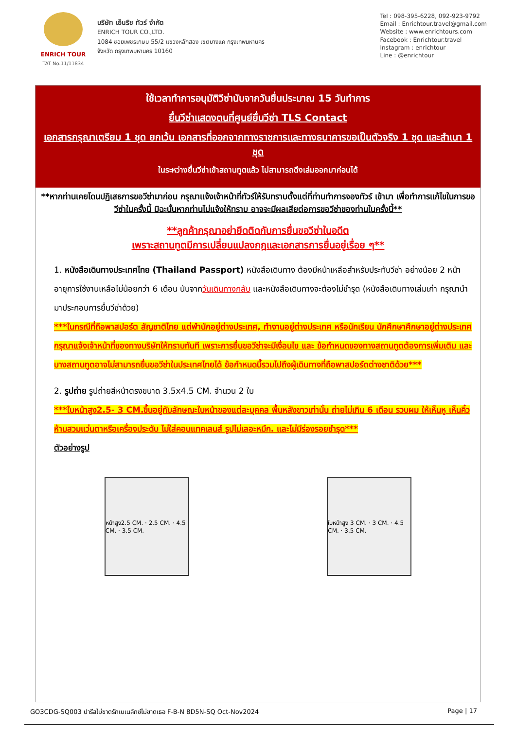ENRICH TOUR
TAT No.11/11834
บริษัท เอ็นริช ทัวร์ จำกัด
ENRICH TOUR CO.,LTD.
1084 ซอยเพชรเกษม 55/2 แขวงหลักสอง เขตบางแค กรุงเทพมหานคร
จังหวัด กรุงเทพมหานคร 10160
Tel : 098-395-6228, 092-923-9792
Email : Enrichtour.travel@gmail.com
Website : www.enrichtours.com
Facebook : Enrichtour.travel
Instagram : enrichtour
Line : @enrichtour
ใช้เวลาทำการอนุมัติวีซ่านับจากวันยื่นประมาณ 15 วันทำการ
ยื่นวีซ่าแสดงตนที่ศูนย์ยื่นวีซ่า TLS Contact
เอกสารกรุณาเตรียม 1 ชุด ยกเว้น เอกสารที่ออกจากทางราชการและทางธนาคารขอเป็นตัวจริง 1 ชุด และสำเนา 1 ชุด
ในระหว่างยื่นวีซ่าเข้าสถานทูตแล้ว ไม่สามารถดึงเล่มออกมาก่อนได้
**หากท่านเคยโดนปฏิเสธการขอวีซ่ามาก่อน กรุณาแจ้งเจ้าหน้าที่ทัวร์ให้รับทราบตั้งแต่ที่ท่านทำการจองทัวร์ เข้ามา เพื่อทำการแก้ไขในการขอวีซ่าในครั้งนี้ มิฉะนั้นหากท่านไม่แจ้งให้ทราบ อาจจะมีผลเสียต่อการขอวีซ่าของท่านในครั้งนี้**
**ลูกค้ากรุณาอย่ายึดติดกับการยื่นขอวีซ่าในอดีต
เพราะสถานทูตมีการเปลี่ยนแปลงกฎและเอกสารการยื่นอยู่เรื่อย ๆ**
1. หนังสือเดินทางประเทศไทย (Thailand Passport) หนังสือเดินทาง ต้องมีหน้าเหลือสำหรับประทับวีซ่า อย่างน้อย 2 หน้า อายุการใช้งานเหลือไม่น้อยกว่า 6 เดือน นับจากวันเดินทางกลับ และหนังสือเดินทางจะต้องไม่ชำรุด (หนังสือเดินทางเล่มเก่า กรุณานำมาประกอบการยื่นวีซ่าด้วย)
***ในกรณีที่ถือพาสปอร์ต สัญชาติไทย แต่พำนักอยู่ต่างประเทศ, ทำงานอยู่ต่างประเทศ หรือนักเรียน นักศึกษาศึกษาอยู่ต่างประเทศ กรุณาแจ้งเจ้าหน้าที่ของทางบริษัทให้ทราบทันที เพราะการยื่นขอวีซ่าจะมีเงื่อนไข และ ข้อกำหนดของทางสถานทูตต้องการเพิ่มเติม และ บางสถานทูตอาจไม่สามารถยื่นขอวีซ่าในประเทศไทยได้ ข้อกำหนดนี้รวมไปถึงผู้เดินทางที่ถือพาสปอร์ตต่างชาติด้วย***
2. รูปถ่าย รูปถ่ายสีหน้าตรงขนาด 3.5x4.5 CM. จำนวน 2 ใบ
***ใบหน้าสูง2.5- 3 CM.ขึ้นอยู่กับลักษณะใบหน้าของแต่ละบุคคล พื้นหลังขาวเท่านั้น ถ่ายไม่เกิน 6 เดือน รวบผม ให้เห็นหู เห็นคิ้ว ห้ามสวมแว่นตาหรือเครื่องประดับ ไม่ใส่คอนแทคเลนส์ รูปไม่เลอะหมึก. และไม่มีร่องรอยชำรุด***
ตัวอย่างรูป
หน้าสูง2.5 CM. · 2.5 CM. · 4.5 CM. · 3.5 CM.
ใบหน้าสูง 3 CM. · 3 CM. · 4.5 CM. · 3.5 CM.
GO3CDG-SQ003 ปารีสไม่ขาดรักเบเนลักซ์ไม่ขาดเธอ F-B-N 8D5N-SQ Oct-Nov2024 Page | 17